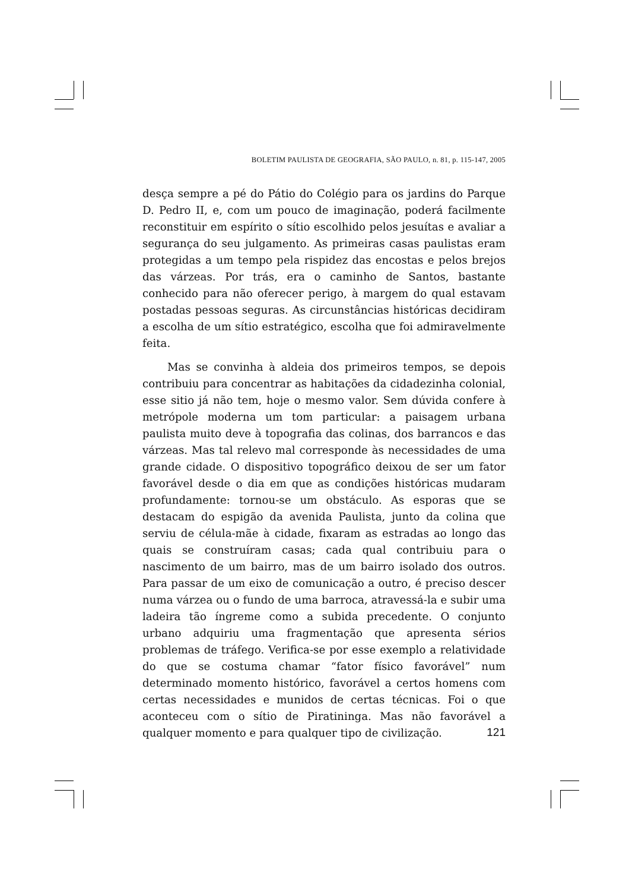BOLETIM PAULISTA DE GEOGRAFIA, SÃO PAULO, n. 81, p. 115-147, 2005
desça sempre a pé do Pátio do Colégio para os jardins do Parque D. Pedro II, e, com um pouco de imaginação, poderá facilmente reconstituir em espírito o sítio escolhido pelos jesuítas e avaliar a segurança do seu julgamento. As primeiras casas paulistas eram protegidas a um tempo pela rispidez das encostas e pelos brejos das várzeas. Por trás, era o caminho de Santos, bastante conhecido para não oferecer perigo, à margem do qual estavam postadas pessoas seguras. As circunstâncias históricas decidiram a escolha de um sítio estratégico, escolha que foi admiravelmente feita.
Mas se convinha à aldeia dos primeiros tempos, se depois contribuiu para concentrar as habitações da cidadezinha colonial, esse sitio já não tem, hoje o mesmo valor. Sem dúvida confere à metrópole moderna um tom particular: a paisagem urbana paulista muito deve à topografia das colinas, dos barrancos e das várzeas. Mas tal relevo mal corresponde às necessidades de uma grande cidade. O dispositivo topográfico deixou de ser um fator favorável desde o dia em que as condições históricas mudaram profundamente: tornou-se um obstáculo. As esporas que se destacam do espigão da avenida Paulista, junto da colina que serviu de célula-mãe à cidade, fixaram as estradas ao longo das quais se construíram casas; cada qual contribuiu para o nascimento de um bairro, mas de um bairro isolado dos outros. Para passar de um eixo de comunicação a outro, é preciso descer numa várzea ou o fundo de uma barroca, atravessá-la e subir uma ladeira tão íngreme como a subida precedente. O conjunto urbano adquiriu uma fragmentação que apresenta sérios problemas de tráfego. Verifica-se por esse exemplo a relatividade do que se costuma chamar “fator físico favorável” num determinado momento histórico, favorável a certos homens com certas necessidades e munidos de certas técnicas. Foi o que aconteceu com o sítio de Piratininga. Mas não favorável a qualquer momento e para qualquer tipo de civilização.
121